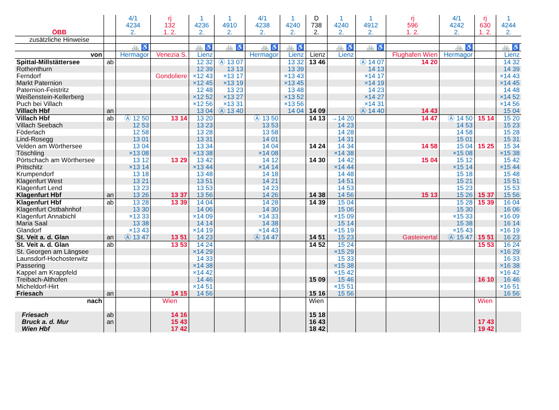| ÖBB | | 4/1 4234 2. | rj 132 1. 2. | 1 4236 2. | 1 4910 2. | 4/1 4238 2. | 1 4240 2. | D 738 2. | 1 4240 2. | 1 4912 2. | rj 596 1. 2. | 4/1 4242 2. | rj 630 1. 2. | 1 4244 2. |
| zusätzliche Hinweise | | | | | | | | | | | | | | |
| | | 🚲 ♿ | | 🚲 ♿ | 🚲 ♿ | 🚲 ♿ | 🚲 ♿ | | 🚲 ♿ | 🚲 ♿ | | 🚲 ♿ | | 🚲 ♿ |
| von | | Hermagor | Venezia S. | Lienz | | Hermagor | Lienz | Lienz | Lienz | | Flughafen Wien | Hermagor | | Lienz |
| Spittal-Millstättersee | ab | | | 12 32 | Ⓐ 13 07 | | 13 32 | 13 46 | | Ⓐ 14 07 | 14 20 | | | 14 32 |
| Rothenthurn | | | | 12 39 | 13 13 | | 13 39 | | | 14 13 | | | | 14 39 |
| Ferndorf | | | Gondoliere | ×12 43 | ×13 17 | | ×13 43 | | | ×14 17 | | | | ×14 43 |
| Markt Paternion | | | | ×12 45 | ×13 19 | | ×13 45 | | | ×14 19 | | | | ×14 45 |
| Paternion-Feistritz | | | | 12 48 | 13 23 | | 13 48 | | | 14 23 | | | | 14 48 |
| Weißenstein-Kellerberg | | | | ×12 52 | ×13 27 | | ×13 52 | | | ×14 27 | | | | ×14 52 |
| Puch bei Villach | | | | ×12 56 | ×13 31 | | ×13 56 | | | ×14 31 | | | | ×14 56 |
| Villach Hbf | an | | | 13 04 | Ⓐ 13 40 | | 14 04 | 14 09 | | Ⓐ 14 40 | 14 43 | | | 15 04 |
| Villach Hbf | ab | Ⓐ 12 50 | 13 14 | 13 20 | | Ⓐ 13 50 | | 14 13 | →14 20 | | 14 47 | Ⓐ 14 50 | 15 14 | 15 20 |
| Villach Seebach | | 12 53 | | 13 23 | | 13 53 | | | 14 23 | | | 14 53 | | 15 23 |
| Föderlach | | 12 58 | | 13 28 | | 13 58 | | | 14 28 | | | 14 58 | | 15 28 |
| Lind-Rosegg | | 13 01 | | 13 31 | | 14 01 | | | 14 31 | | | 15 01 | | 15 31 |
| Velden am Wörthersee | | 13 04 | | 13 34 | | 14 04 | | 14 24 | 14 34 | | 14 58 | 15 04 | 15 25 | 15 34 |
| Töschling | | ×13 08 | | ×13 38 | | ×14 08 | | | ×14 38 | | | ×15 08 | | ×15 38 |
| Pörtschach am Wörthersee | | 13 12 | 13 29 | 13 42 | | 14 12 | | 14 30 | 14 42 | | 15 04 | 15 12 | | 15 42 |
| Pritschitz | | ×13 14 | | ×13 44 | | ×14 14 | | | ×14 44 | | | ×15 14 | | ×15 44 |
| Krumpendorf | | 13 18 | | 13 48 | | 14 18 | | | 14 48 | | | 15 18 | | 15 48 |
| Klagenfurt West | | 13 21 | | 13 51 | | 14 21 | | | 14 51 | | | 15 21 | | 15 51 |
| Klagenfurt Lend | | 13 23 | | 13 53 | | 14 23 | | | 14 53 | | | 15 23 | | 15 53 |
| Klagenfurt Hbf | an | 13 26 | 13 37 | 13 56 | | 14 26 | | 14 38 | 14 56 | | 15 13 | 15 26 | 15 37 | 15 56 |
| Klagenfurt Hbf | ab | 13 28 | 13 39 | 14 04 | | 14 28 | | 14 39 | 15 04 | | | 15 28 | 15 39 | 16 04 |
| Klagenfurt Ostbahnhof | | 13 30 | | 14 06 | | 14 30 | | | 15 06 | | | 15 30 | | 16 06 |
| Klagenfurt Annabichl | | ×13 33 | | ×14 09 | | ×14 33 | | | ×15 09 | | | ×15 33 | | ×16 09 |
| Maria Saal | | 13 38 | | 14 14 | | 14 38 | | | 15 14 | | | 15 38 | | 16 14 |
| Glandorf | | ×13 43 | | ×14 19 | | ×14 43 | | | ×15 19 | | | ×15 43 | | ×16 19 |
| St. Veit a. d. Glan | an | Ⓐ 13 47 | 13 51 | 14 23 | | Ⓐ 14 47 | | 14 51 | 15 23 | | Gasteinertal | Ⓐ 15 47 | 15 51 | 16 23 |
| St. Veit a. d. Glan | ab | | 13 53 | 14 24 | | | | 14 52 | 15 24 | | | | 15 53 | 16 24 |
| St. Georgen am Längsee | | | | ×14 29 | | | | | ×15 29 | | | | | ×16 29 |
| Launsdorf-Hochosterwitz | | | | 14 33 | | | | | 15 33 | | | | | 16 33 |
| Passering | | | | ×14 38 | | | | | ×15 38 | | | | | ×16 38 |
| Kappel am Krappfeld | | | | ×14 42 | | | | | ×15 42 | | | | | ×16 42 |
| Treibach-Althofen | | | | 14 46 | | | | 15 09 | 15 46 | | | | 16 10 | 16 46 |
| Micheldorf-Hirt | | | | ×14 51 | | | | | ×15 51 | | | | | ×16 51 |
| Friesach | an | | 14 15 | 14 56 | | | | 15 16 | 15 56 | | | | | 16 56 |
| nach | | | Wien | | | | | Wien | | | | | Wien | |
| Friesach | ab | | 14 16 | | | | | 15 18 | | | | | | |
| Bruck a. d. Mur | an | | 15 43 | | | | | 16 43 | | | | | 17 43 | |
| Wien Hbf | | | 17 42 | | | | | 18 42 | | | | | 19 42 | |